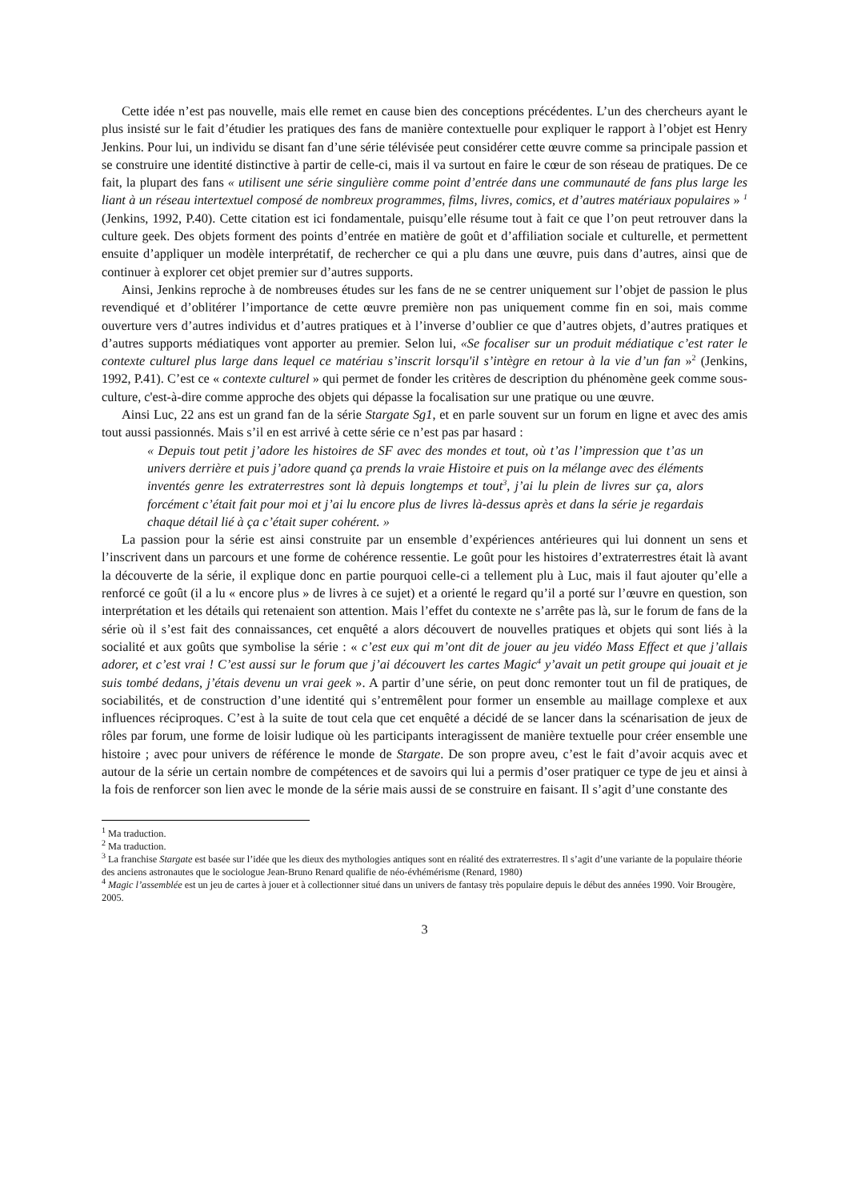Cette idée n’est pas nouvelle, mais elle remet en cause bien des conceptions précédentes. L’un des chercheurs ayant le plus insisté sur le fait d’étudier les pratiques des fans de manière contextuelle pour expliquer le rapport à l’objet est Henry Jenkins. Pour lui, un individu se disant fan d’une série télévisée peut considérer cette œuvre comme sa principale passion et se construire une identité distinctive à partir de celle-ci, mais il va surtout en faire le cœur de son réseau de pratiques. De ce fait, la plupart des fans « utilisent une série singulière comme point d’entrée dans une communauté de fans plus large les liant à un réseau intertextuel composé de nombreux programmes, films, livres, comics, et d’autres matériaux populaires » <sup>1</sup> (Jenkins, 1992, P.40). Cette citation est ici fondamentale, puisqu’elle résume tout à fait ce que l’on peut retrouver dans la culture geek. Des objets forment des points d’entrée en matière de goût et d’affiliation sociale et culturelle, et permettent ensuite d’appliquer un modèle interprétatif, de rechercher ce qui a plu dans une œuvre, puis dans d’autres, ainsi que de continuer à explorer cet objet premier sur d’autres supports.
Ainsi, Jenkins reproche à de nombreuses études sur les fans de ne se centrer uniquement sur l’objet de passion le plus revendiqué et d’oblitérer l’importance de cette œuvre première non pas uniquement comme fin en soi, mais comme ouverture vers d’autres individus et d’autres pratiques et à l’inverse d’oublier ce que d’autres objets, d’autres pratiques et d’autres supports médiatiques vont apporter au premier. Selon lui, «Se focaliser sur un produit médiatique c’est rater le contexte culturel plus large dans lequel ce matériau s’inscrit lorsqu'il s’intègre en retour à la vie d’un fan »<sup>2</sup> (Jenkins, 1992, P.41). C’est ce « contexte culturel » qui permet de fonder les critères de description du phénomène geek comme sous-culture, c'est-à-dire comme approche des objets qui dépasse la focalisation sur une pratique ou une œuvre.
Ainsi Luc, 22 ans est un grand fan de la série Stargate Sg1, et en parle souvent sur un forum en ligne et avec des amis tout aussi passionnés. Mais s’il en est arrivé à cette série ce n’est pas par hasard :
« Depuis tout petit j’adore les histoires de SF avec des mondes et tout, où t’as l’impression que t’as un univers derrière et puis j’adore quand ça prends la vraie Histoire et puis on la mélange avec des éléments inventés genre les extraterrestres sont là depuis longtemps et tout<sup>3</sup>, j’ai lu plein de livres sur ça, alors forcément c’était fait pour moi et j’ai lu encore plus de livres là-dessus après et dans la série je regardais chaque détail lié à ça c’était super cohérent. »
La passion pour la série est ainsi construite par un ensemble d’expériences antérieures qui lui donnent un sens et l’inscrivent dans un parcours et une forme de cohérence ressentie. Le goût pour les histoires d’extraterrestres était là avant la découverte de la série, il explique donc en partie pourquoi celle-ci a tellement plu à Luc, mais il faut ajouter qu’elle a renforcé ce goût (il a lu « encore plus » de livres à ce sujet) et a orienté le regard qu’il a porté sur l’œuvre en question, son interprétation et les détails qui retenaient son attention. Mais l’effet du contexte ne s’arrête pas là, sur le forum de fans de la série où il s’est fait des connaissances, cet enquêté a alors découvert de nouvelles pratiques et objets qui sont liés à la socialité et aux goûts que symbolise la série : « c’est eux qui m’ont dit de jouer au jeu vidéo Mass Effect et que j’allais adorer, et c’est vrai ! C’est aussi sur le forum que j’ai découvert les cartes Magic<sup>4</sup> y’avait un petit groupe qui jouait et je suis tombé dedans, j’étais devenu un vrai geek ». A partir d’une série, on peut donc remonter tout un fil de pratiques, de sociabilités, et de construction d’une identité qui s’entremêlent pour former un ensemble au maillage complexe et aux influences réciproques. C’est à la suite de tout cela que cet enquêté a décidé de se lancer dans la scénarisation de jeux de rôles par forum, une forme de loisir ludique où les participants interagissent de manière textuelle pour créer ensemble une histoire ; avec pour univers de référence le monde de Stargate. De son propre aveu, c’est le fait d’avoir acquis avec et autour de la série un certain nombre de compétences et de savoirs qui lui a permis d’oser pratiquer ce type de jeu et ainsi à la fois de renforcer son lien avec le monde de la série mais aussi de se construire en faisant. Il s’agit d’une constante des
<sup>1</sup> Ma traduction.
<sup>2</sup> Ma traduction.
<sup>3</sup> La franchise Stargate est basée sur l’idée que les dieux des mythologies antiques sont en réalité des extraterrestres. Il s’agit d’une variante de la populaire théorie des anciens astronautes que le sociologue Jean-Bruno Renard qualifie de néo-évhémérisme (Renard, 1980)
<sup>4</sup> Magic l’assemblée est un jeu de cartes à jouer et à collectionner situé dans un univers de fantasy très populaire depuis le début des années 1990. Voir Brougère, 2005.
3